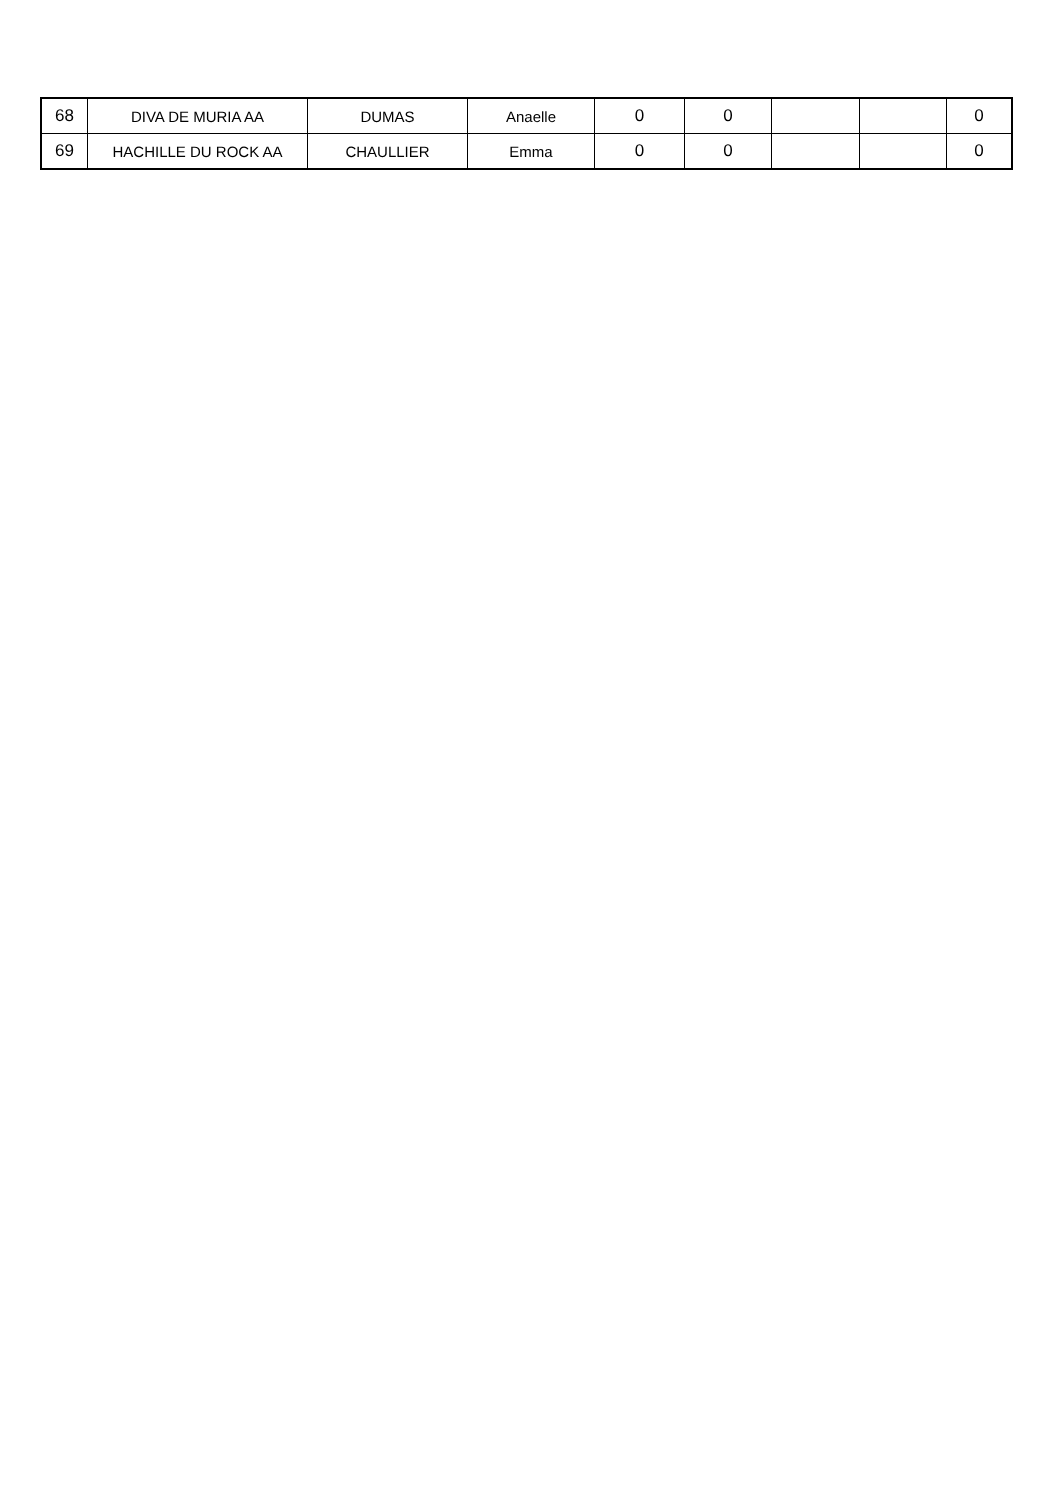| 68 | DIVA DE MURIA AA | DUMAS | Anaelle | 0 | 0 | | | 0 |
| 69 | HACHILLE DU ROCK AA | CHAULLIER | Emma | 0 | 0 | | | 0 |